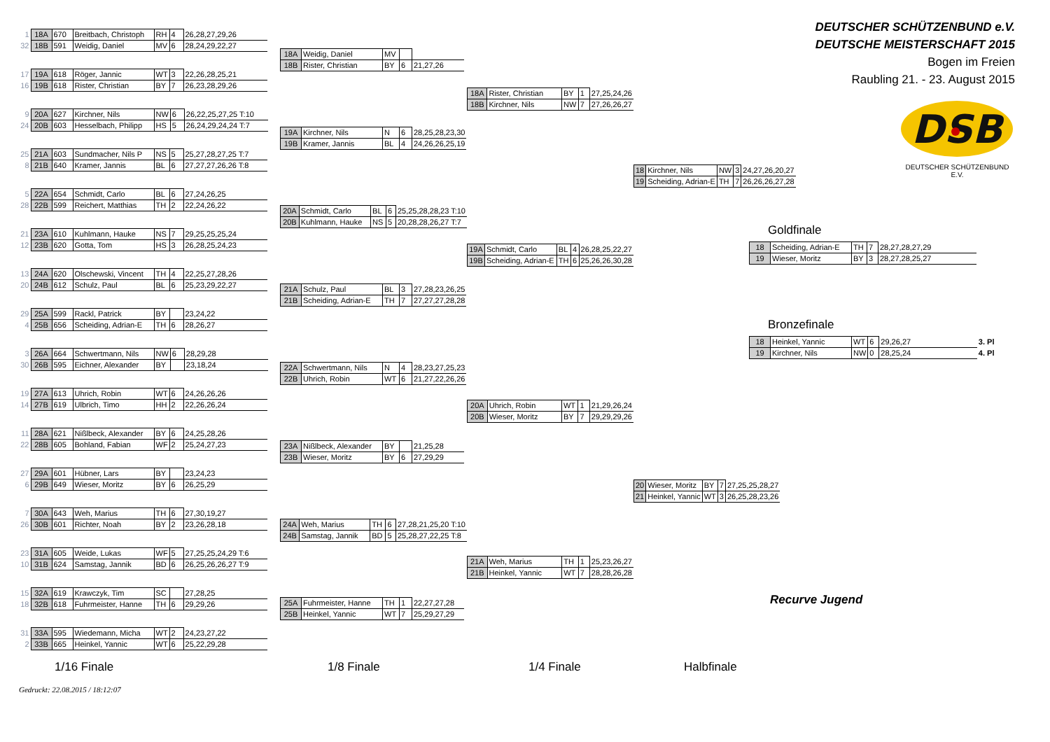| 1 | 18A | 670 | Breitbach, Christoph | RH | 4 | 26,28,27,29,26 |
| 32 | 18B | 591 | Weidig, Daniel | MV | 6 | 28,24,29,22,27 |
| 17 | 19A | 618 | Röger, Jannic | WT | 3 | 22,26,28,25,21 |
| 16 | 19B | 618 | Rister, Christian | BY | 7 | 26,23,28,29,26 |
| 9 | 20A | 627 | Kirchner, Nils | NW | 6 | 26,22,25,27,25 T:10 |
| 24 | 20B | 603 | Hesselbach, Philipp | HS | 5 | 26,24,29,24,24 T:7 |
| 25 | 21A | 603 | Sundmacher, Nils P | NS | 5 | 25,27,28,27,25 T:7 |
| 8 | 21B | 640 | Kramer, Jannis | BL | 6 | 27,27,27,26,26 T:8 |
| 5 | 22A | 654 | Schmidt, Carlo | BL | 6 | 27,24,26,25 |
| 28 | 22B | 599 | Reichert, Matthias | TH | 2 | 22,24,26,22 |
| 21 | 23A | 610 | Kuhlmann, Hauke | NS | 7 | 29,25,25,25,24 |
| 12 | 23B | 620 | Gotta, Tom | HS | 3 | 26,28,25,24,23 |
| 13 | 24A | 620 | Olschewski, Vincent | TH | 4 | 22,25,27,28,26 |
| 20 | 24B | 612 | Schulz, Paul | BL | 6 | 25,23,29,22,27 |
| 29 | 25A | 599 | Rackl, Patrick | BY | | 23,24,22 |
| 4 | 25B | 656 | Scheiding, Adrian-E | TH | 6 | 28,26,27 |
| 3 | 26A | 664 | Schwertmann, Nils | NW | 6 | 28,29,28 |
| 30 | 26B | 595 | Eichner, Alexander | BY | | 23,18,24 |
| 19 | 27A | 613 | Uhrich, Robin | WT | 6 | 24,26,26,26 |
| 14 | 27B | 619 | Ulbrich, Timo | HH | 2 | 22,26,26,24 |
| 11 | 28A | 621 | Nißlbeck, Alexander | BY | 6 | 24,25,28,26 |
| 22 | 28B | 605 | Bohland, Fabian | WF | 2 | 25,24,27,23 |
| 27 | 29A | 601 | Hübner, Lars | BY | | 23,24,23 |
| 6 | 29B | 649 | Wieser, Moritz | BY | 6 | 26,25,29 |
| 7 | 30A | 643 | Weh, Marius | TH | 6 | 27,30,19,27 |
| 26 | 30B | 601 | Richter, Noah | BY | 2 | 23,26,28,18 |
| 23 | 31A | 605 | Weide, Lukas | WF | 5 | 27,25,25,24,29 T:6 |
| 10 | 31B | 624 | Samstag, Jannik | BD | 6 | 26,25,26,26,27 T:9 |
| 15 | 32A | 619 | Krawczyk, Tim | SC | | 27,28,25 |
| 18 | 32B | 618 | Fuhrmeister, Hanne | TH | 6 | 29,29,26 |
| 31 | 33A | 595 | Wiedemann, Micha | WT | 2 | 24,23,27,22 |
| 2 | 33B | 665 | Heinkel, Yannic | WT | 6 | 25,22,29,28 |
| 18A | Weidig, Daniel | MV | | |
| 18B | Rister, Christian | BY | 6 | 21,27,26 |
| 19A | Kirchner, Nils | N | 6 | 28,25,28,23,30 |
| 19B | Kramer, Jannis | BL | 4 | 24,26,26,25,19 |
| 20A | Schmidt, Carlo | BL | 6 | 25,25,28,28,23 T:10 |
| 20B | Kuhlmann, Hauke | NS | 5 | 20,28,28,26,27 T:7 |
| 21A | Schulz, Paul | BL | 3 | 27,28,23,26,25 |
| 21B | Scheiding, Adrian-E | TH | 7 | 27,27,27,28,28 |
| 22A | Schwertmann, Nils | N | 4 | 28,23,27,25,23 |
| 22B | Uhrich, Robin | WT | 6 | 21,27,22,26,26 |
| 23A | Nißlbeck, Alexander | BY | | 21,25,28 |
| 23B | Wieser, Moritz | BY | 6 | 27,29,29 |
| 24A | Weh, Marius | TH | 6 | 27,28,21,25,20 T:10 |
| 24B | Samstag, Jannik | BD | 5 | 25,28,27,22,25 T:8 |
| 25A | Fuhrmeister, Hanne | TH | 1 | 22,27,27,28 |
| 25B | Heinkel, Yannic | WT | 7 | 25,29,27,29 |
| 18A | Rister, Christian | BY | 1 | 27,25,24,26 |
| 18B | Kirchner, Nils | NW | 7 | 27,26,26,27 |
| 19A | Schmidt, Carlo | BL | 4 | 26,28,25,22,27 |
| 19B | Scheiding, Adrian-E | TH | 6 | 25,26,26,30,28 |
| 20A | Uhrich, Robin | WT | 1 | 21,29,26,24 |
| 20B | Wieser, Moritz | BY | 7 | 29,29,29,26 |
| 21A | Weh, Marius | TH | 1 | 25,23,26,27 |
| 21B | Heinkel, Yannic | WT | 7 | 28,28,26,28 |
| 18 | Kirchner, Nils | NW | 3 | 24,27,26,20,27 |
| 19 | Scheiding, Adrian-E | TH | 7 | 26,26,26,27,28 |
| 20 | Wieser, Moritz | BY | 7 | 27,25,25,28,27 |
| 21 | Heinkel, Yannic | WT | 3 | 26,25,28,23,26 |
DEUTSCHER SCHÜTZENBUND e.V.
DEUTSCHE MEISTERSCHAFT 2015
Bogen im Freien
Raubling 21. - 23. August 2015
DSB
DEUTSCHER SCHÜTZENBUND E.V.
Goldfinale
| 18 | Scheiding, Adrian-E | TH | 7 | 28,27,28,27,29 |
| 19 | Wieser, Moritz | BY | 3 | 28,27,28,25,27 |
Bronzefinale
| 18 | Heinkel, Yannic | WT | 6 | 29,26,27 | 3. Pl |
| 19 | Kirchner, Nils | NW | 0 | 28,25,24 | 4. Pl |
Recurve Jugend
1/16 Finale 1/8 Finale 1/4 Finale Halbfinale
Gedruckt: 22.08.2015 / 18:12:07